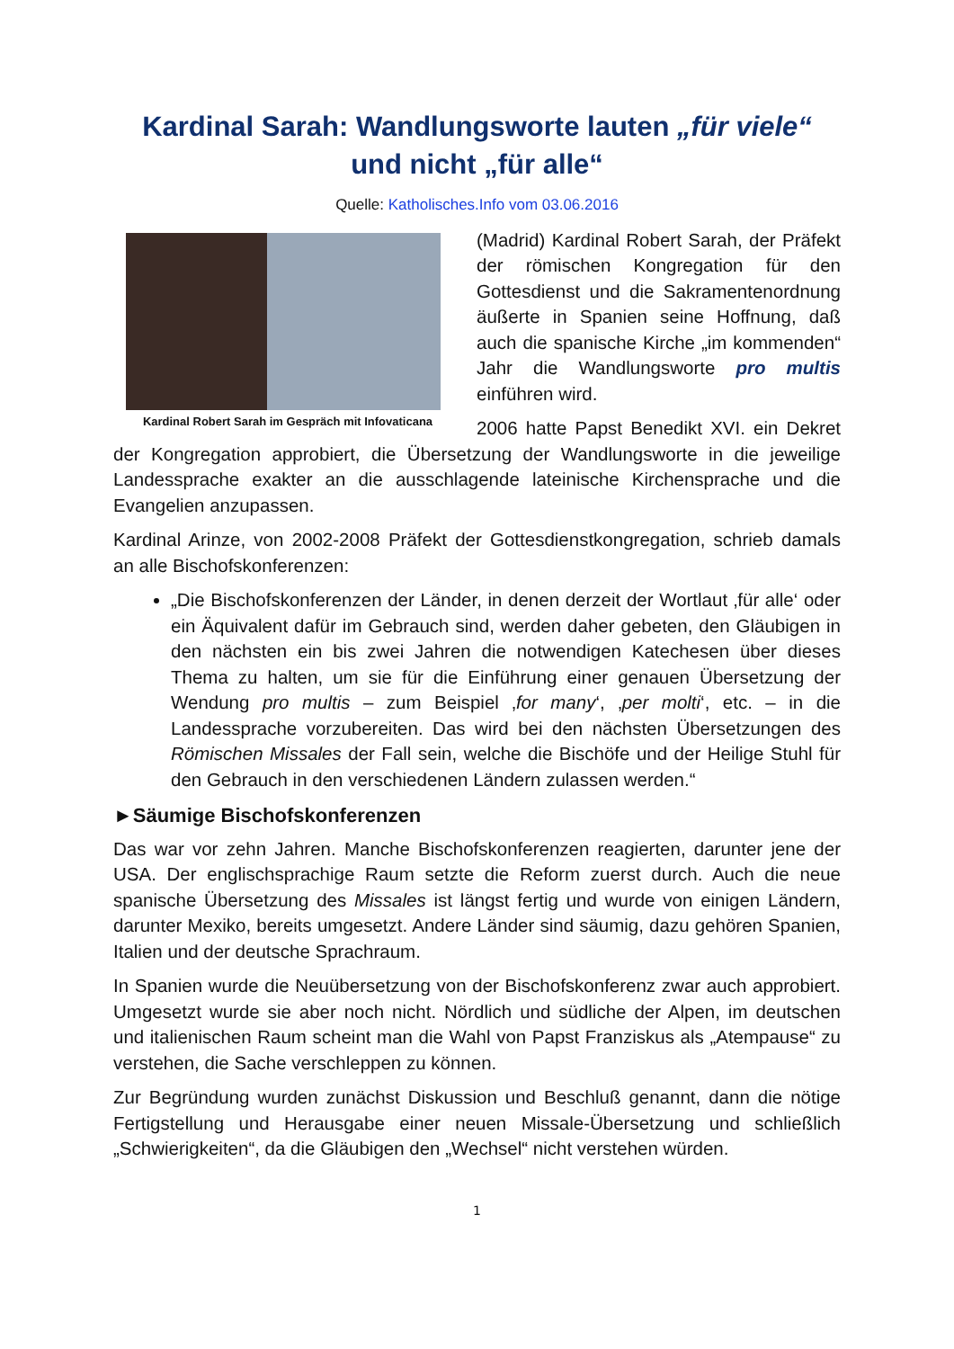Kardinal Sarah: Wandlungsworte lauten „für viele“
und nicht „für alle“
Quelle: Katholisches.Info vom 03.06.2016
Kardinal Robert Sarah im Gespräch mit Infovaticana
(Madrid) Kardinal Robert Sarah, der Präfekt der römischen Kongregation für den Gottesdienst und die Sakramenten­ordnung äußerte in Spanien seine Hoffnung, daß auch die spanische Kirche „im kommenden“ Jahr die Wandlungs­worte pro multis einführen wird.
2006 hatte Papst Benedikt XVI. ein Dekret der Kongregation approbiert, die Übersetzung der Wandlungsworte in die jeweilige Landessprache exakter an die ausschlagende lateinische Kirchensprache und die Evangelien anzupassen.
Kardinal Arinze, von 2002-2008 Präfekt der Gottesdienstkongregation, schrieb damals an alle Bischofskonferenzen:
„Die Bischofskonferenzen der Länder, in denen derzeit der Wortlaut ‚für alle‘ oder ein Äquivalent dafür im Gebrauch sind, werden daher gebeten, den Gläubigen in den nächsten ein bis zwei Jahren die notwendigen Katechesen über dieses Thema zu halten, um sie für die Einführung einer genauen Übersetzung der Wendung pro multis – zum Beispiel ‚for many‘, ‚per molti‘, etc. – in die Landessprache vorzubereiten. Das wird bei den nächsten Über­setzungen des Römischen Missales der Fall sein, welche die Bischöfe und der Heilige Stuhl für den Gebrauch in den verschiedenen Ländern zulassen werden.“
►Säumige Bischofskonferenzen
Das war vor zehn Jahren. Manche Bischofskonferenzen reagierten, darunter jene der USA. Der englischsprachige Raum setzte die Reform zuerst durch. Auch die neue spanische Übersetzung des Missales ist längst fertig und wurde von einigen Ländern, darunter Mexiko, bereits umgesetzt. Andere Länder sind säumig, dazu gehören Spanien, Italien und der deutsche Sprachraum.
In Spanien wurde die Neuübersetzung von der Bischofskonferenz zwar auch approbiert. Umgesetzt wurde sie aber noch nicht. Nördlich und südliche der Alpen, im deutschen und italienischen Raum scheint man die Wahl von Papst Franziskus als „Atempause“ zu verstehen, die Sache verschleppen zu können.
Zur Begründung wurden zunächst Diskussion und Beschluß genannt, dann die nötige Fertigstellung und Herausgabe einer neuen Missale-Übersetzung und schließlich „Schwierigkeiten“, da die Gläubigen den „Wechsel“ nicht verstehen würden.
1